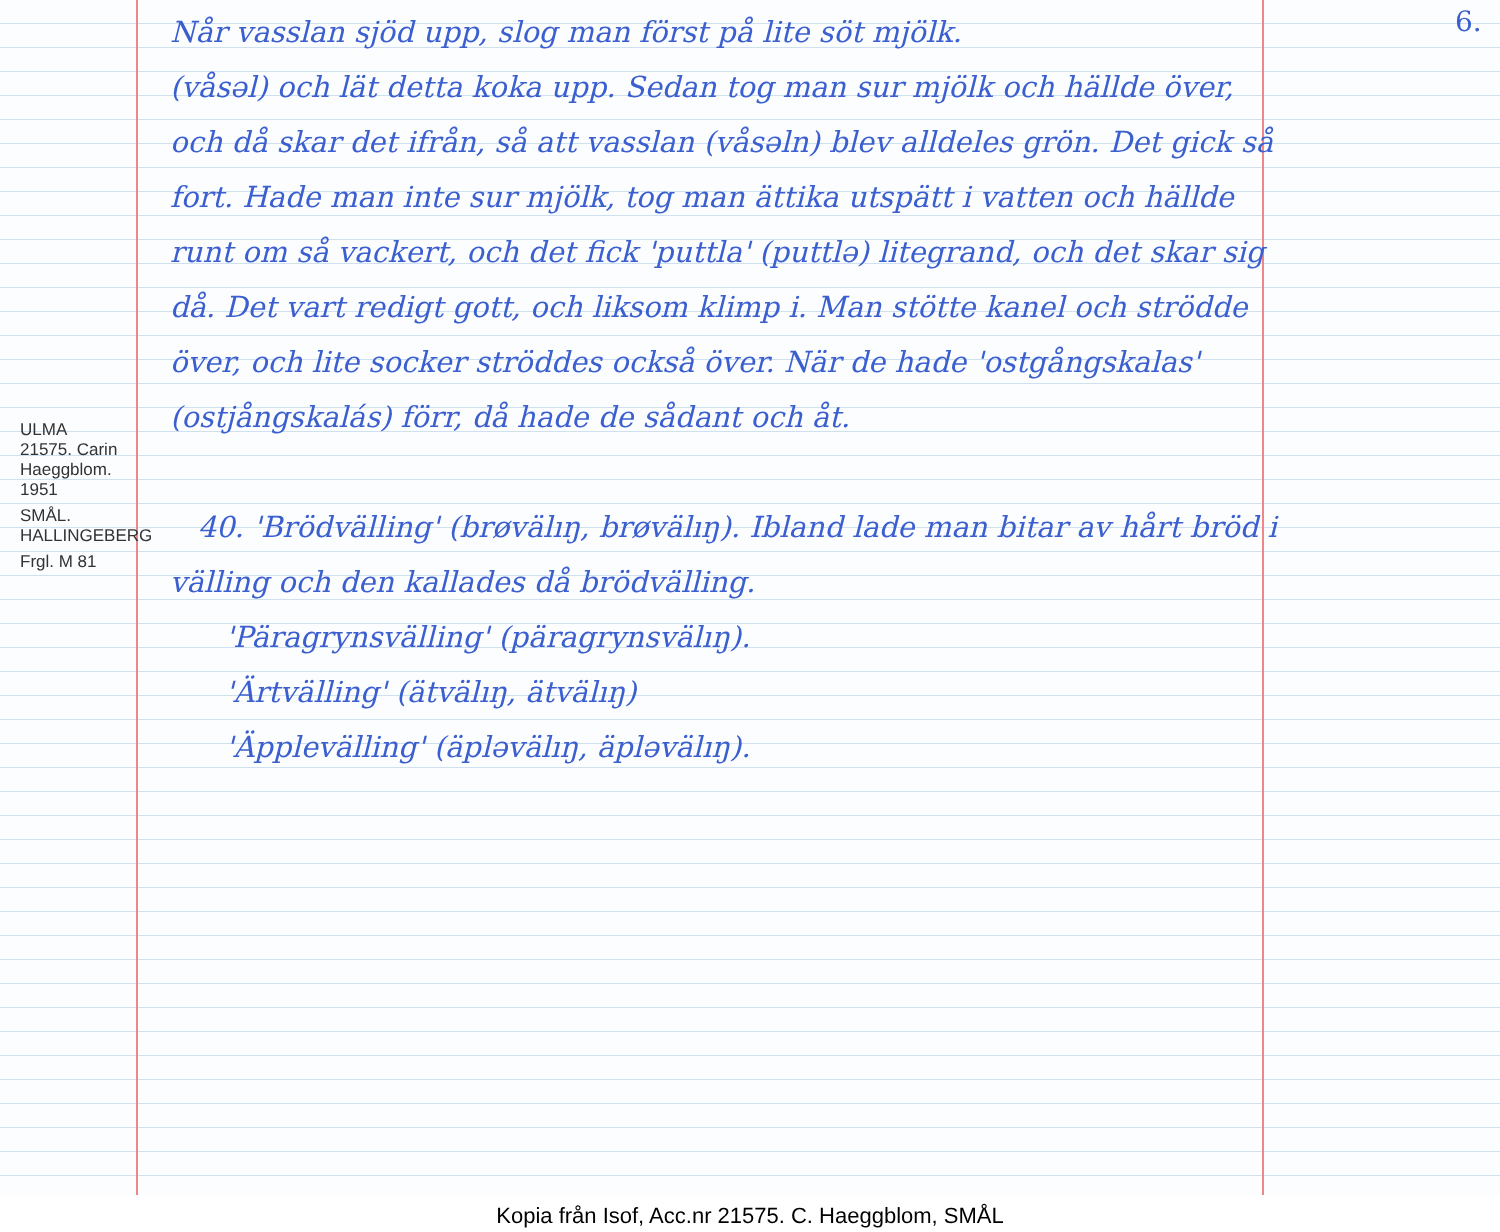ULMA 21575. Carin Haeggblom. 1951
SMÅL. HALLINGEBERG
Frgl. M 81
6.
Når vasslan sjöd upp, slog man först på lite söt mjölk.
(våsəl) och lät detta koka upp. Sedan tog man sur mjölk och hällde över, och då skar det ifrån, så att vasslan (våsəln) blev alldeles grön. Det gick så fort. Hade man inte sur mjölk, tog man ättika utspätt i vatten och hällde runt om så vackert, och det fick 'puttla' (puttlə) litegrand, och det skar sig då. Det vart redigt gott, och liksom klimp i. Man stötte kanel och strödde över, och lite socker ströddes också över. När de hade 'ostgångskalas' (ostjångskalás) förr, då hade de sådant och åt.
40. 'Brödvälling' (brøvälıŋ, brøvälıŋ). Ibland lade man bitar av hårt bröd i välling och den kallades då brödvälling.
'Päragrynsvälling' (päragrynsvälıŋ).
'Ärtvälling' (ätvälıŋ, ätvälıŋ)
'Äpplevälling' (äpləvälıŋ, äpləvälıŋ).
Kopia från Isof, Acc.nr 21575. C. Haeggblom, SMÅL